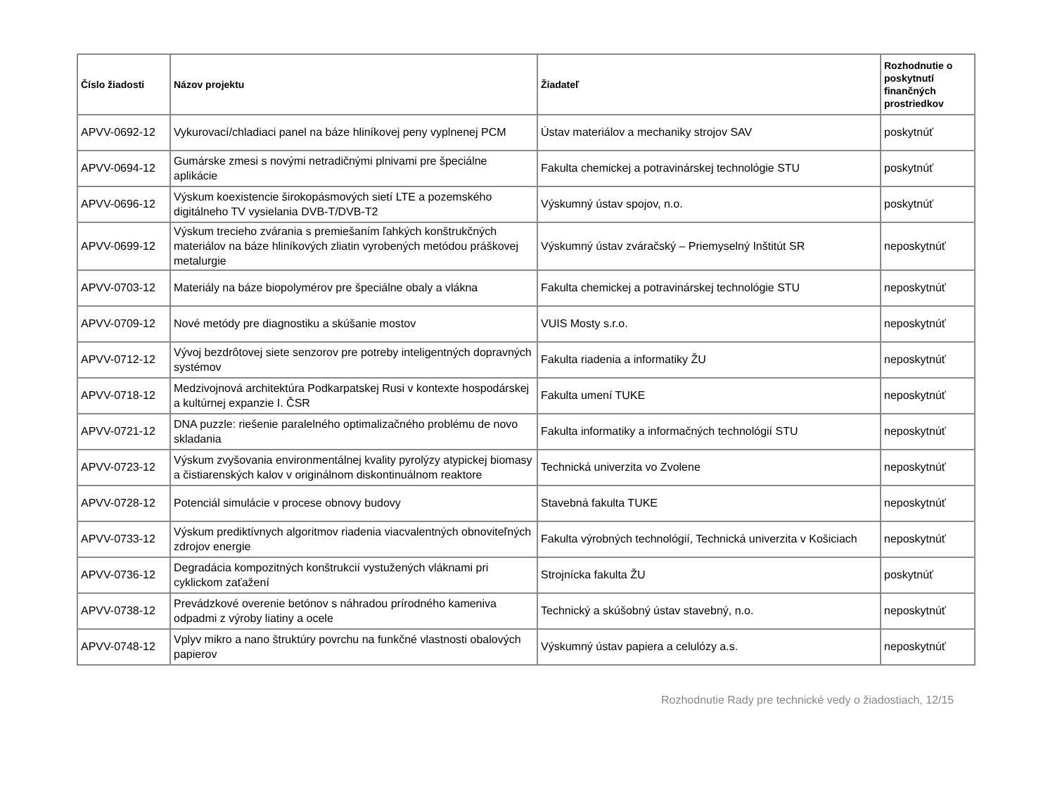| Číslo žiadosti | Názov projektu | Žiadateľ | Rozhodnutie o poskytnutí finančných prostriedkov |
| --- | --- | --- | --- |
| APVV-0692-12 | Vykurovací/chladiaci panel na báze hliníkovej peny vyplnenej PCM | Ústav materiálov a mechaniky strojov SAV | poskytnúť |
| APVV-0694-12 | Gumárske zmesi s novými netradičnými plnivami pre špeciálne aplikácie | Fakulta chemickej a potravinárskej technológie STU | poskytnúť |
| APVV-0696-12 | Výskum koexistencie širokopásmových sietí LTE a pozemského digitálneho TV vysielania DVB-T/DVB-T2 | Výskumný ústav spojov, n.o. | poskytnúť |
| APVV-0699-12 | Výskum trecieho zvárania s premiešaním ľahkých konštrukčných materiálov na báze hliníkových zliatin vyrobených metódou práškovej metalurgie | Výskumný ústav zváračský – Priemyselný Inštitút SR | neposkytnúť |
| APVV-0703-12 | Materiály na báze biopolymérov pre špeciálne obaly a vlákna | Fakulta chemickej a potravinárskej technológie STU | neposkytnúť |
| APVV-0709-12 | Nové metódy pre diagnostiku a skúšanie mostov | VUIS Mosty s.r.o. | neposkytnúť |
| APVV-0712-12 | Vývoj bezdrôtovej siete senzorov pre potreby inteligentných dopravných systémov | Fakulta riadenia a informatiky ŽU | neposkytnúť |
| APVV-0718-12 | Medzivojnová architektúra Podkarpatskej Rusi v kontexte hospodárskej a kultúrnej expanzie I. ČSR | Fakulta umení TUKE | neposkytnúť |
| APVV-0721-12 | DNA puzzle: riešenie paralelného optimalizačného problému de novo skladania | Fakulta informatiky a informačných technológií STU | neposkytnúť |
| APVV-0723-12 | Výskum zvyšovania environmentálnej kvality pyrolýzy atypickej biomasy a čistiarenských kalov v originálnom diskontinuálnom reaktore | Technická univerzita vo Zvolene | neposkytnúť |
| APVV-0728-12 | Potenciál simulácie v procese obnovy budovy | Stavebná fakulta TUKE | neposkytnúť |
| APVV-0733-12 | Výskum prediktívnych algoritmov riadenia viacvalentných obnoviteľných zdrojov energie | Fakulta výrobných technológií, Technická univerzita v Košiciach | neposkytnúť |
| APVV-0736-12 | Degradácia kompozitných konštrukcií vystužených vláknami pri cyklickom zaťažení | Strojnícka fakulta ŽU | poskytnúť |
| APVV-0738-12 | Prevádzkové overenie betónov s náhradou prírodného kameniva odpadmi z výroby liatiny a ocele | Technický a skúšobný ústav stavebný, n.o. | neposkytnúť |
| APVV-0748-12 | Vplyv mikro a nano štruktúry povrchu na funkčné vlastnosti obalových papierov | Výskumný ústav papiera a celulózy a.s. | neposkytnúť |
Rozhodnutie Rady pre technické vedy o žiadostiach, 12/15